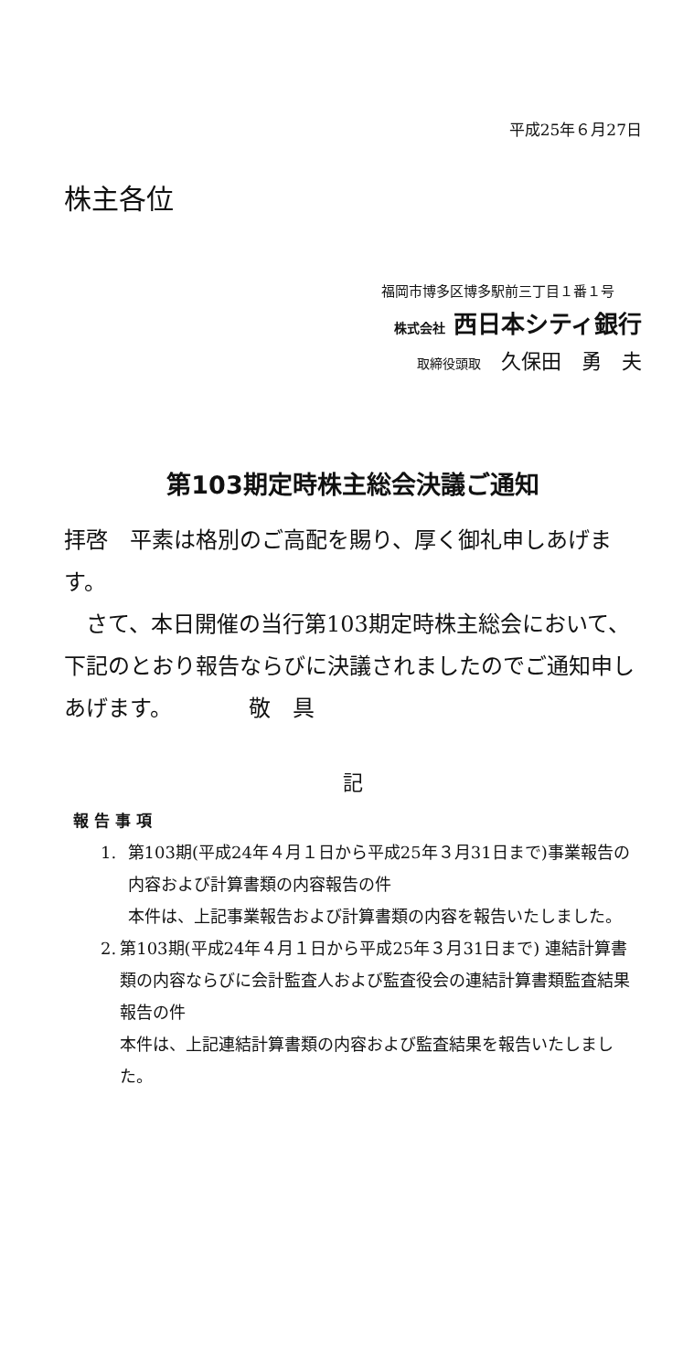平成25年６月27日
株主各位
福岡市博多区博多駅前三丁目１番１号
株式会社 西日本シティ銀行
取締役頭取　久保田　勇　夫
第103期定時株主総会決議ご通知
拝啓　平素は格別のご高配を賜り、厚く御礼申しあげます。
　さて、本日開催の当行第103期定時株主総会において、下記のとおり報告ならびに決議されましたのでご通知申しあげます。　　　　敬　具
記
報 告 事 項
1. 第103期(平成24年４月１日から平成25年３月31日まで)事業報告の内容および計算書類の内容報告の件
本件は、上記事業報告および計算書類の内容を報告いたしました。
2. 第103期(平成24年４月１日から平成25年３月31日まで) 連結計算書類の内容ならびに会計監査人および監査役会の連結計算書類監査結果報告の件
本件は、上記連結計算書類の内容および監査結果を報告いたしました。